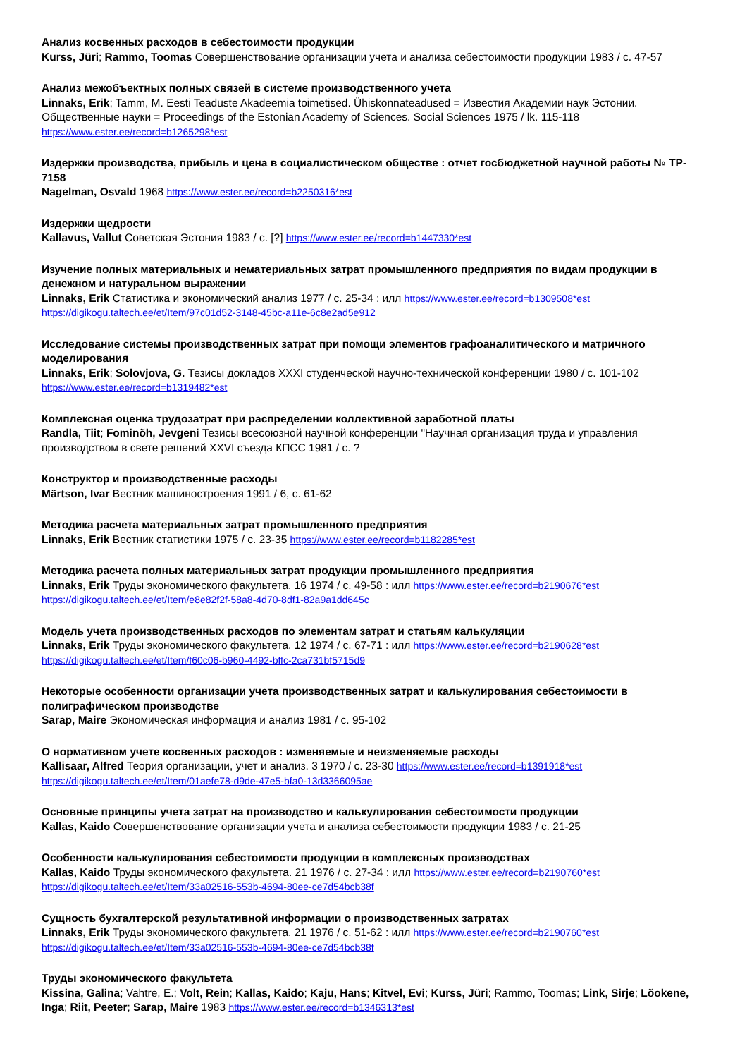Анализ косвенных расходов в себестоимости продукции
Kurss, Jüri; Rammo, Toomas Совершенствование организации учета и анализа себестоимости продукции 1983 / с. 47-57
Анализ межобъектных полных связей в системе производственного учета
Linnaks, Erik; Tamm, M. Eesti Teaduste Akadeemia toimetised. Ühiskonnateadused = Известия Академии наук Эстонии. Общественные науки = Proceedings of the Estonian Academy of Sciences. Social Sciences 1975 / lk. 115-118
https://www.ester.ee/record=b1265298*est
Издержки производства, прибыль и цена в социалистическом обществе : отчет госбюджетной научной работы № TP-7158
Nagelman, Osvald 1968 https://www.ester.ee/record=b2250316*est
Издержки щедрости
Kallavus, Vallut Советская Эстония 1983 / с. [?] https://www.ester.ee/record=b1447330*est
Изучение полных материальных и нематериальных затрат промышленного предприятия по видам продукции в денежном и натуральном выражении
Linnaks, Erik Статистика и экономический анализ 1977 / с. 25-34 : илл https://www.ester.ee/record=b1309508*est
https://digikogu.taltech.ee/et/Item/97c01d52-3148-45bc-a11e-6c8e2ad5e912
Исследование системы производственных затрат при помощи элементов графоаналитического и матричного моделирования
Linnaks, Erik; Solovjova, G. Тезисы докладов XXXI студенческой научно-технической конференции 1980 / с. 101-102
https://www.ester.ee/record=b1319482*est
Комплексная оценка трудозатрат при распределении коллективной заработной платы
Randla, Tiit; Fominõh, Jevgeni Тезисы всесоюзной научной конференции "Научная организация труда и управления производством в свете решений XXVI съезда КПСС 1981 / с. ?
Конструктор и производственные расходы
Märtson, Ivar Вестник машиностроения 1991 / 6, с. 61-62
Методика расчета материальных затрат промышленного предприятия
Linnaks, Erik Вестник статистики 1975 / с. 23-35 https://www.ester.ee/record=b1182285*est
Методика расчета полных материальных затрат продукции промышленного предприятия
Linnaks, Erik Труды экономического факультета. 16 1974 / с. 49-58 : илл https://www.ester.ee/record=b2190676*est
https://digikogu.taltech.ee/et/Item/e8e82f2f-58a8-4d70-8df1-82a9a1dd645c
Модель учета производственных расходов по элементам затрат и статьям калькуляции
Linnaks, Erik Труды экономического факультета. 12 1974 / с. 67-71 : илл https://www.ester.ee/record=b2190628*est
https://digikogu.taltech.ee/et/Item/f60c06-b960-4492-bffc-2ca731bf5715d9
Некоторые особенности организации учета производственных затрат и калькулирования себестоимости в полиграфическом производстве
Sarap, Maire Экономическая информация и анализ 1981 / с. 95-102
О нормативном учете косвенных расходов : изменяемые и неизменяемые расходы
Kallisaar, Alfred Теория организации, учет и анализ. 3 1970 / с. 23-30 https://www.ester.ee/record=b1391918*est
https://digikogu.taltech.ee/et/Item/01aefe78-d9de-47e5-bfa0-13d3366095ae
Основные принципы учета затрат на производство и калькулирования себестоимости продукции
Kallas, Kaido Совершенствование организации учета и анализа себестоимости продукции 1983 / с. 21-25
Особенности калькулирования себестоимости продукции в комплексных производствах
Kallas, Kaido Труды экономического факультета. 21 1976 / с. 27-34 : илл https://www.ester.ee/record=b2190760*est
https://digikogu.taltech.ee/et/Item/33a02516-553b-4694-80ee-ce7d54bcb38f
Сущность бухгалтерской результативной информации о производственных затратах
Linnaks, Erik Труды экономического факультета. 21 1976 / с. 51-62 : илл https://www.ester.ee/record=b2190760*est
https://digikogu.taltech.ee/et/Item/33a02516-553b-4694-80ee-ce7d54bcb38f
Труды экономического факультета
Kissina, Galina; Vahtre, E.; Volt, Rein; Kallas, Kaido; Kaju, Hans; Kitvel, Evi; Kurss, Jüri; Rammo, Toomas; Link, Sirje; Lõokene, Inga; Riit, Peeter; Sarap, Maire 1983 https://www.ester.ee/record=b1346313*est